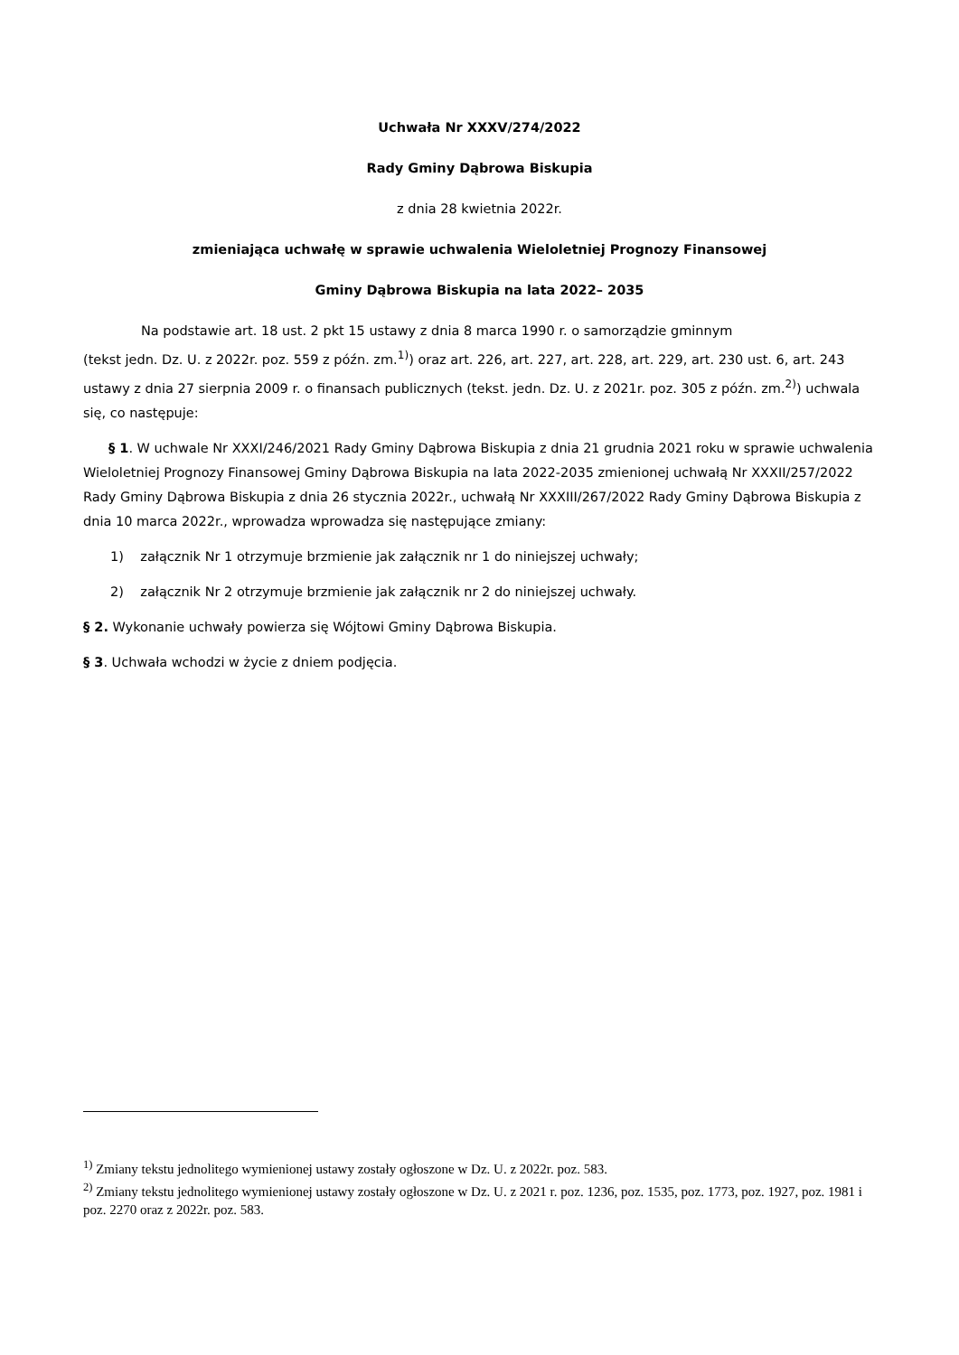Uchwała Nr XXXV/274/2022
Rady Gminy Dąbrowa Biskupia
z dnia 28 kwietnia 2022r.
zmieniająca uchwałę w sprawie uchwalenia Wieloletniej Prognozy Finansowej
Gminy Dąbrowa Biskupia na lata 2022– 2035
Na podstawie art. 18 ust. 2 pkt 15 ustawy z dnia 8 marca 1990 r. o samorządzie gminnym
(tekst jedn. Dz. U. z 2022r. poz. 559 z późn. zm.<sup>1)</sup>) oraz art. 226, art. 227, art. 228, art. 229, art. 230 ust. 6, art. 243 ustawy z dnia 27 sierpnia 2009 r. o finansach publicznych (tekst. jedn. Dz. U. z 2021r. poz. 305 z późn. zm.<sup>2)</sup>) uchwala się, co następuje:
§ 1. W uchwale Nr XXXI/246/2021 Rady Gminy Dąbrowa Biskupia z dnia 21 grudnia 2021 roku w sprawie uchwalenia Wieloletniej Prognozy Finansowej Gminy Dąbrowa Biskupia na lata 2022-2035 zmienionej uchwałą Nr XXXII/257/2022 Rady Gminy Dąbrowa Biskupia z dnia 26 stycznia 2022r., uchwałą Nr XXXIII/267/2022 Rady Gminy Dąbrowa Biskupia z dnia 10 marca 2022r., wprowadza wprowadza się następujące zmiany:
1) załącznik Nr 1 otrzymuje brzmienie jak załącznik nr 1 do niniejszej uchwały;
2) załącznik Nr 2 otrzymuje brzmienie jak załącznik nr 2 do niniejszej uchwały.
§ 2. Wykonanie uchwały powierza się Wójtowi Gminy Dąbrowa Biskupia.
§ 3. Uchwała wchodzi w życie z dniem podjęcia.
<sup>1)</sup> Zmiany tekstu jednolitego wymienionej ustawy zostały ogłoszone w Dz. U. z 2022r. poz. 583.
<sup>2)</sup> Zmiany tekstu jednolitego wymienionej ustawy zostały ogłoszone w Dz. U. z 2021 r. poz. 1236, poz. 1535, poz. 1773, poz. 1927, poz. 1981 i poz. 2270 oraz z 2022r. poz. 583.